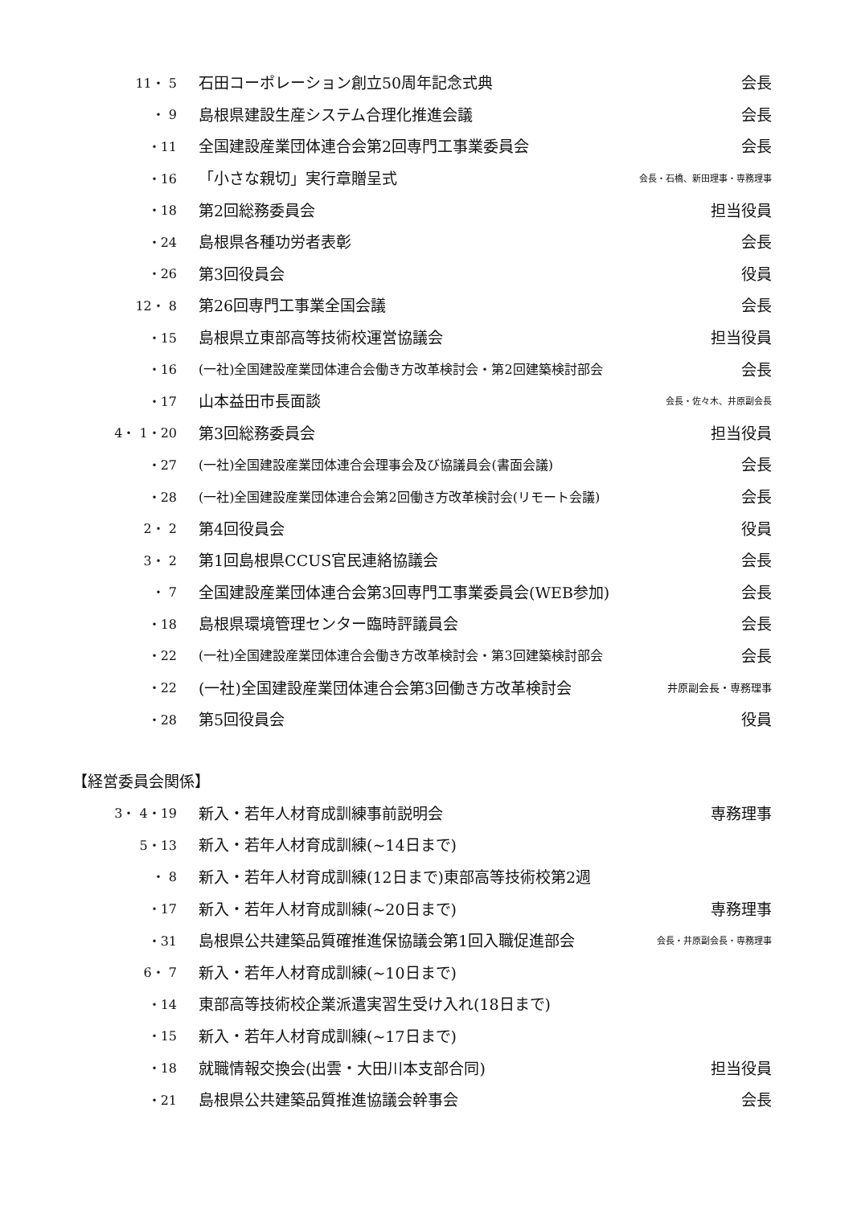| 11・ 5 | 石田コーポレーション創立50周年記念式典 | 会長 |
| ・ 9 | 島根県建設生産システム合理化推進会議 | 会長 |
| ・11 | 全国建設産業団体連合会第2回専門工事業委員会 | 会長 |
| ・16 | 「小さな親切」実行章贈呈式 | 会長・石橋、新田理事・専務理事 |
| ・18 | 第2回総務委員会 | 担当役員 |
| ・24 | 島根県各種功労者表彰 | 会長 |
| ・26 | 第3回役員会 | 役員 |
| 12・ 8 | 第26回専門工事業全国会議 | 会長 |
| ・15 | 島根県立東部高等技術校運営協議会 | 担当役員 |
| ・16 | (一社)全国建設産業団体連合会働き方改革検討会・第2回建築検討部会 | 会長 |
| ・17 | 山本益田市長面談 | 会長・佐々木、井原副会長 |
| 4・ 1・20 | 第3回総務委員会 | 担当役員 |
| ・27 | (一社)全国建設産業団体連合会理事会及び協議員会(書面会議) | 会長 |
| ・28 | (一社)全国建設産業団体連合会第2回働き方改革検討会(リモート会議) | 会長 |
| 2・ 2 | 第4回役員会 | 役員 |
| 3・ 2 | 第1回島根県CCUS官民連絡協議会 | 会長 |
| ・ 7 | 全国建設産業団体連合会第3回専門工事業委員会(WEB参加) | 会長 |
| ・18 | 島根県環境管理センター臨時評議員会 | 会長 |
| ・22 | (一社)全国建設産業団体連合会働き方改革検討会・第3回建築検討部会 | 会長 |
| ・22 | (一社)全国建設産業団体連合会第3回働き方改革検討会 | 井原副会長・専務理事 |
| ・28 | 第5回役員会 | 役員 |
【経営委員会関係】
| 3・ 4・19 | 新入・若年人材育成訓練事前説明会 | 専務理事 |
| 5・13 | 新入・若年人材育成訓練(~14日まで) | |
| ・ 8 | 新入・若年人材育成訓練(12日まで)東部高等技術校第2週 | |
| ・17 | 新入・若年人材育成訓練(~20日まで) | 専務理事 |
| ・31 | 島根県公共建築品質確推進保協議会第1回入職促進部会 | 会長・井原副会長・専務理事 |
| 6・ 7 | 新入・若年人材育成訓練(~10日まで) | |
| ・14 | 東部高等技術校企業派遣実習生受け入れ(18日まで) | |
| ・15 | 新入・若年人材育成訓練(~17日まで) | |
| ・18 | 就職情報交換会(出雲・大田川本支部合同) | 担当役員 |
| ・21 | 島根県公共建築品質推進協議会幹事会 | 会長 |